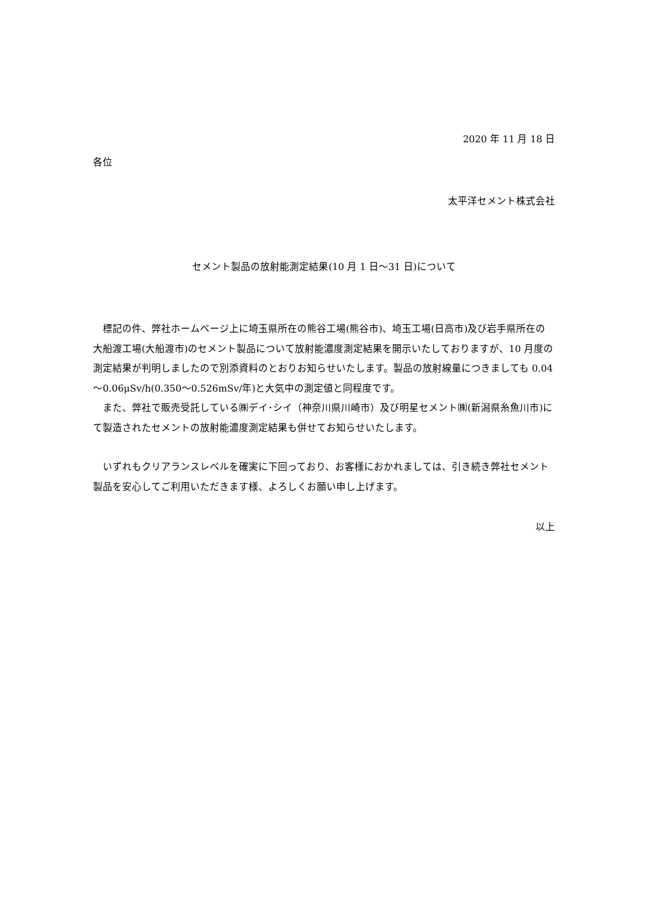2020 年 11 月 18 日
各位
太平洋セメント株式会社
セメント製品の放射能測定結果(10 月 1 日～31 日)について
　標記の件、弊社ホームページ上に埼玉県所在の熊谷工場(熊谷市)、埼玉工場(日高市)及び岩手県所在の大船渡工場(大船渡市)のセメント製品について放射能濃度測定結果を開示いたしておりますが、10 月度の測定結果が判明しましたので別添資料のとおりお知らせいたします。製品の放射線量につきましても 0.04～0.06μSv/h(0.350～0.526mSv/年)と大気中の測定値と同程度です。
　また、弊社で販売受託している㈱デイ･シイ（神奈川県川崎市）及び明星セメント㈱(新潟県糸魚川市)にて製造されたセメントの放射能濃度測定結果も併せてお知らせいたします。
　いずれもクリアランスレベルを確実に下回っており、お客様におかれましては、引き続き弊社セメント製品を安心してご利用いただきます様、よろしくお願い申し上げます。
以上